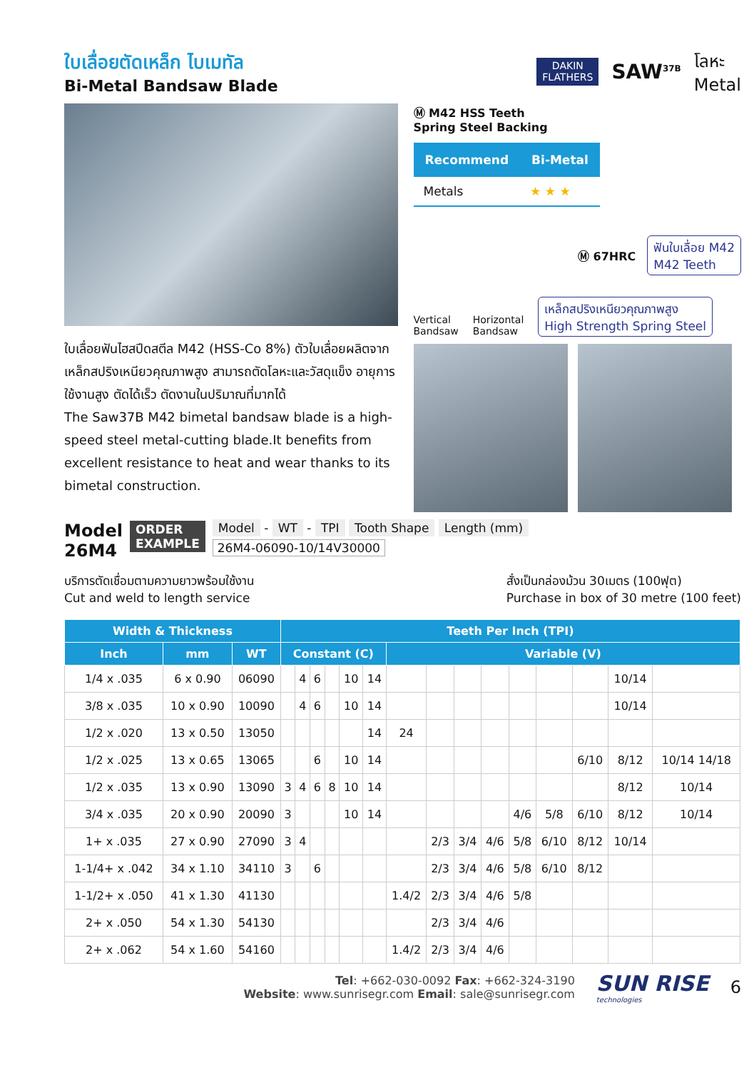ใบเลื่อยตัดเหล็ก ไบเมทัล
Bi-Metal Bandsaw Blade
DAKIN
FLATHERS
SAW<sup>37B</sup>
โลหะ
Metal
ใบเลื่อยฟันไฮสปีดสตีล M42 (HSS-Co 8%) ตัวใบเลื่อยผลิตจาก เหล็กสปริงเหนียวคุณภาพสูง สามารถตัดโลหะและวัสดุแข็ง อายุการใช้งานสูง ตัดได้เร็ว ตัดงานในปริมาณที่มากได้
The Saw37B M42 bimetal bandsaw blade is a high-speed steel metal-cutting blade.It benefits from excellent resistance to heat and wear thanks to its bimetal construction.
Ⓜ M42 HSS Teeth
Spring Steel Backing
| Recommend | Bi-Metal |
| --- | --- |
| Metals | ★ ★ ★ |
Ⓜ 67HRC ฟันใบเลื่อย M42
M42 Teeth
Vertical
Bandsaw Horizontal
Bandsaw เหล็กสปริงเหนียวคุณภาพสูง
High Strength Spring Steel
Model
26M4
ORDER
EXAMPLE
Model - WT - TPI Tooth Shape Length (mm)
26M4-06090-10/14V30000
บริการตัดเชื่อมตามความยาวพร้อมใช้งาน
Cut and weld to length service
สั่งเป็นกล่องม้วน 30เมตร (100ฟุต)
Purchase in box of 30 metre (100 feet)
| Width & Thickness | | | Teeth Per Inch (TPI) | | | | | | | | | | | | | | |
| --- | --- | --- | --- | --- | --- | --- | --- | --- | --- | --- | --- | --- | --- | --- | --- | --- | --- |
| Inch | mm | WT | Constant (C) | | | | | | Variable (V) | | | | | | | | |
| 1/4 x .035 | 6 x 0.90 | 06090 | | 4 | 6 | | 10 | 14 | | | | | | | | 10/14 | |
| 3/8 x .035 | 10 x 0.90 | 10090 | | 4 | 6 | | 10 | 14 | | | | | | | | 10/14 | |
| 1/2 x .020 | 13 x 0.50 | 13050 | | | | | | 14 | 24 | | | | | | | | |
| 1/2 x .025 | 13 x 0.65 | 13065 | | | 6 | | 10 | 14 | | | | | | | 6/10 | 8/12 | 10/14 14/18 |
| 1/2 x .035 | 13 x 0.90 | 13090 | 3 | 4 | 6 | 8 | 10 | 14 | | | | | | | | 8/12 | 10/14 |
| 3/4 x .035 | 20 x 0.90 | 20090 | 3 | | | | 10 | 14 | | | | | 4/6 | 5/8 | 6/10 | 8/12 | 10/14 |
| 1+ x .035 | 27 x 0.90 | 27090 | 3 | 4 | | | | | | 2/3 | 3/4 | 4/6 | 5/8 | 6/10 | 8/12 | 10/14 | |
| 1-1/4+ x .042 | 34 x 1.10 | 34110 | 3 | | 6 | | | | | 2/3 | 3/4 | 4/6 | 5/8 | 6/10 | 8/12 | | |
| 1-1/2+ x .050 | 41 x 1.30 | 41130 | | | | | | | 1.4/2 | 2/3 | 3/4 | 4/6 | 5/8 | | | | |
| 2+ x .050 | 54 x 1.30 | 54130 | | | | | | | | 2/3 | 3/4 | 4/6 | | | | | |
| 2+ x .062 | 54 x 1.60 | 54160 | | | | | | | 1.4/2 | 2/3 | 3/4 | 4/6 | | | | | |
Tel: +662-030-0092 Fax: +662-324-3190
Website: www.sunrisegr.com Email: sale@sunrisegr.com
SUN RISE
technologies
6